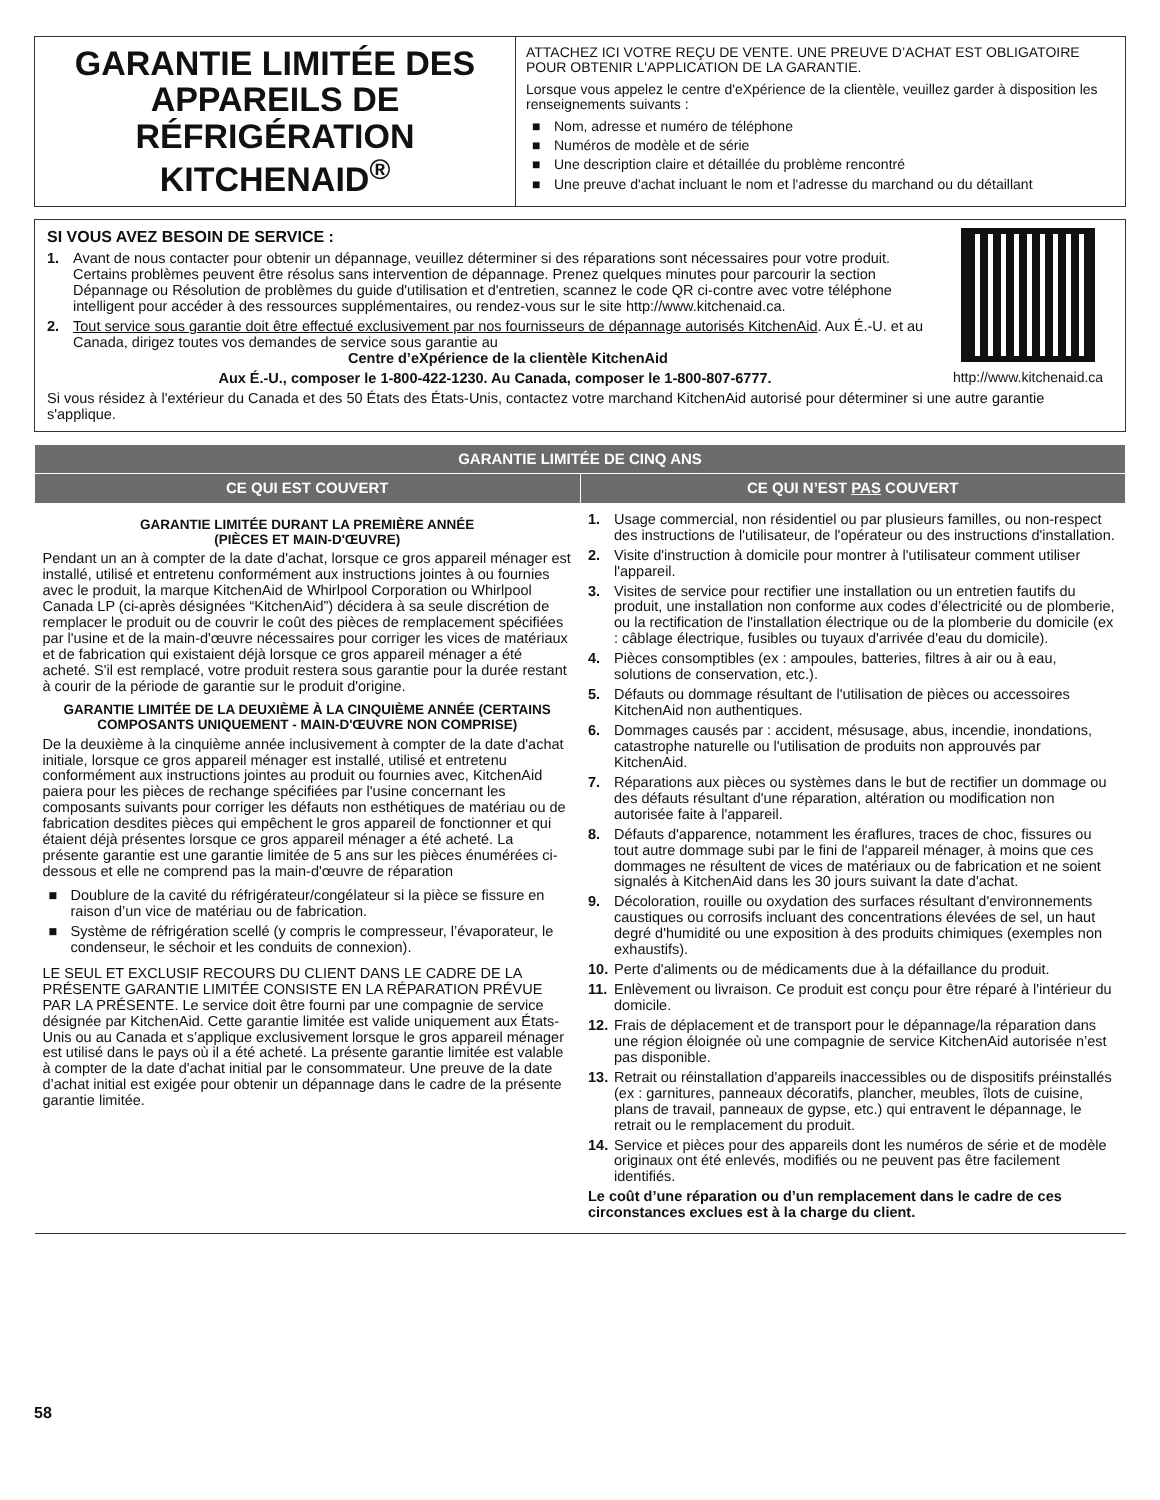GARANTIE LIMITÉE DES APPAREILS DE RÉFRIGÉRATION KITCHENAID<sup>®</sup>
ATTACHEZ ICI VOTRE REÇU DE VENTE. UNE PREUVE D’ACHAT EST OBLIGATOIRE POUR OBTENIR L'APPLICATION DE LA GARANTIE.
Lorsque vous appelez le centre d'eXpérience de la clientèle, veuillez garder à disposition les renseignements suivants :
■ Nom, adresse et numéro de téléphone
■ Numéros de modèle et de série
■ Une description claire et détaillée du problème rencontré
■ Une preuve d'achat incluant le nom et l'adresse du marchand ou du détaillant
http://www.kitchenaid.ca
SI VOUS AVEZ BESOIN DE SERVICE :
1. Avant de nous contacter pour obtenir un dépannage, veuillez déterminer si des réparations sont nécessaires pour votre produit. Certains problèmes peuvent être résolus sans intervention de dépannage. Prenez quelques minutes pour parcourir la section Dépannage ou Résolution de problèmes du guide d'utilisation et d'entretien, scannez le code QR ci-contre avec votre téléphone intelligent pour accéder à des ressources supplémentaires, ou rendez-vous sur le site http://www.kitchenaid.ca.
2. Tout service sous garantie doit être effectué exclusivement par nos fournisseurs de dépannage autorisés KitchenAid. Aux É.-U. et au Canada, dirigez toutes vos demandes de service sous garantie au
Centre d’eXpérience de la clientèle KitchenAid
Aux É.-U., composer le 1-800-422-1230. Au Canada, composer le 1-800-807-6777.
Si vous résidez à l'extérieur du Canada et des 50 États des États-Unis, contactez votre marchand KitchenAid autorisé pour déterminer si une autre garantie s'applique.
| GARANTIE LIMITÉE DE CINQ ANS | |
| --- | --- |
| CE QUI EST COUVERT | CE QUI N’EST PAS COUVERT |
| GARANTIE LIMITÉE DURANT LA PREMIÈRE ANNÉE (PIÈCES ET MAIN-D'ŒUVRE) Pendant un an à compter de la date d'achat, lorsque ce gros appareil ménager est installé, utilisé et entretenu conformément aux instructions jointes à ou fournies avec le produit, la marque KitchenAid de Whirlpool Corporation ou Whirlpool Canada LP (ci-après désignées “KitchenAid”) décidera à sa seule discrétion de remplacer le produit ou de couvrir le coût des pièces de remplacement spécifiées par l'usine et de la main-d'œuvre nécessaires pour corriger les vices de matériaux et de fabrication qui existaient déjà lorsque ce gros appareil ménager a été acheté. S'il est remplacé, votre produit restera sous garantie pour la durée restant à courir de la période de garantie sur le produit d'origine. GARANTIE LIMITÉE DE LA DEUXIÈME À LA CINQUIÈME ANNÉE (CERTAINS COMPOSANTS UNIQUEMENT - MAIN-D'ŒUVRE NON COMPRISE) De la deuxième à la cinquième année inclusivement à compter de la date d'achat initiale, lorsque ce gros appareil ménager est installé, utilisé et entretenu conformément aux instructions jointes au produit ou fournies avec, KitchenAid paiera pour les pièces de rechange spécifiées par l'usine concernant les composants suivants pour corriger les défauts non esthétiques de matériau ou de fabrication desdites pièces qui empêchent le gros appareil de fonctionner et qui étaient déjà présentes lorsque ce gros appareil ménager a été acheté. La présente garantie est une garantie limitée de 5 ans sur les pièces énumérées ci-dessous et elle ne comprend pas la main-d'œuvre de réparation ■ Doublure de la cavité du réfrigérateur/congélateur si la pièce se fissure en raison d’un vice de matériau ou de fabrication. ■ Système de réfrigération scellé (y compris le compresseur, l’évaporateur, le condenseur, le séchoir et les conduits de connexion). LE SEUL ET EXCLUSIF RECOURS DU CLIENT DANS LE CADRE DE LA PRÉSENTE GARANTIE LIMITÉE CONSISTE EN LA RÉPARATION PRÉVUE PAR LA PRÉSENTE. Le service doit être fourni par une compagnie de service désignée par KitchenAid. Cette garantie limitée est valide uniquement aux États-Unis ou au Canada et s’applique exclusivement lorsque le gros appareil ménager est utilisé dans le pays où il a été acheté. La présente garantie limitée est valable à compter de la date d'achat initial par le consommateur. Une preuve de la date d’achat initial est exigée pour obtenir un dépannage dans le cadre de la présente garantie limitée. | 1. Usage commercial, non résidentiel ou par plusieurs familles, ou non-respect des instructions de l'utilisateur, de l'opérateur ou des instructions d'installation. 2. Visite d'instruction à domicile pour montrer à l'utilisateur comment utiliser l'appareil. 3. Visites de service pour rectifier une installation ou un entretien fautifs du produit, une installation non conforme aux codes d’électricité ou de plomberie, ou la rectification de l'installation électrique ou de la plomberie du domicile (ex : câblage électrique, fusibles ou tuyaux d'arrivée d'eau du domicile). 4. Pièces consomptibles (ex : ampoules, batteries, filtres à air ou à eau, solutions de conservation, etc.). 5. Défauts ou dommage résultant de l'utilisation de pièces ou accessoires KitchenAid non authentiques. 6. Dommages causés par : accident, mésusage, abus, incendie, inondations, catastrophe naturelle ou l'utilisation de produits non approuvés par KitchenAid. 7. Réparations aux pièces ou systèmes dans le but de rectifier un dommage ou des défauts résultant d'une réparation, altération ou modification non autorisée faite à l'appareil. 8. Défauts d'apparence, notamment les éraflures, traces de choc, fissures ou tout autre dommage subi par le fini de l'appareil ménager, à moins que ces dommages ne résultent de vices de matériaux ou de fabrication et ne soient signalés à KitchenAid dans les 30 jours suivant la date d'achat. 9. Décoloration, rouille ou oxydation des surfaces résultant d'environnements caustiques ou corrosifs incluant des concentrations élevées de sel, un haut degré d'humidité ou une exposition à des produits chimiques (exemples non exhaustifs). 10. Perte d'aliments ou de médicaments due à la défaillance du produit. 11. Enlèvement ou livraison. Ce produit est conçu pour être réparé à l'intérieur du domicile. 12. Frais de déplacement et de transport pour le dépannage/la réparation dans une région éloignée où une compagnie de service KitchenAid autorisée n’est pas disponible. 13. Retrait ou réinstallation d'appareils inaccessibles ou de dispositifs préinstallés (ex : garnitures, panneaux décoratifs, plancher, meubles, îlots de cuisine, plans de travail, panneaux de gypse, etc.) qui entravent le dépannage, le retrait ou le remplacement du produit. 14. Service et pièces pour des appareils dont les numéros de série et de modèle originaux ont été enlevés, modifiés ou ne peuvent pas être facilement identifiés. Le coût d’une réparation ou d’un remplacement dans le cadre de ces circonstances exclues est à la charge du client. |
58